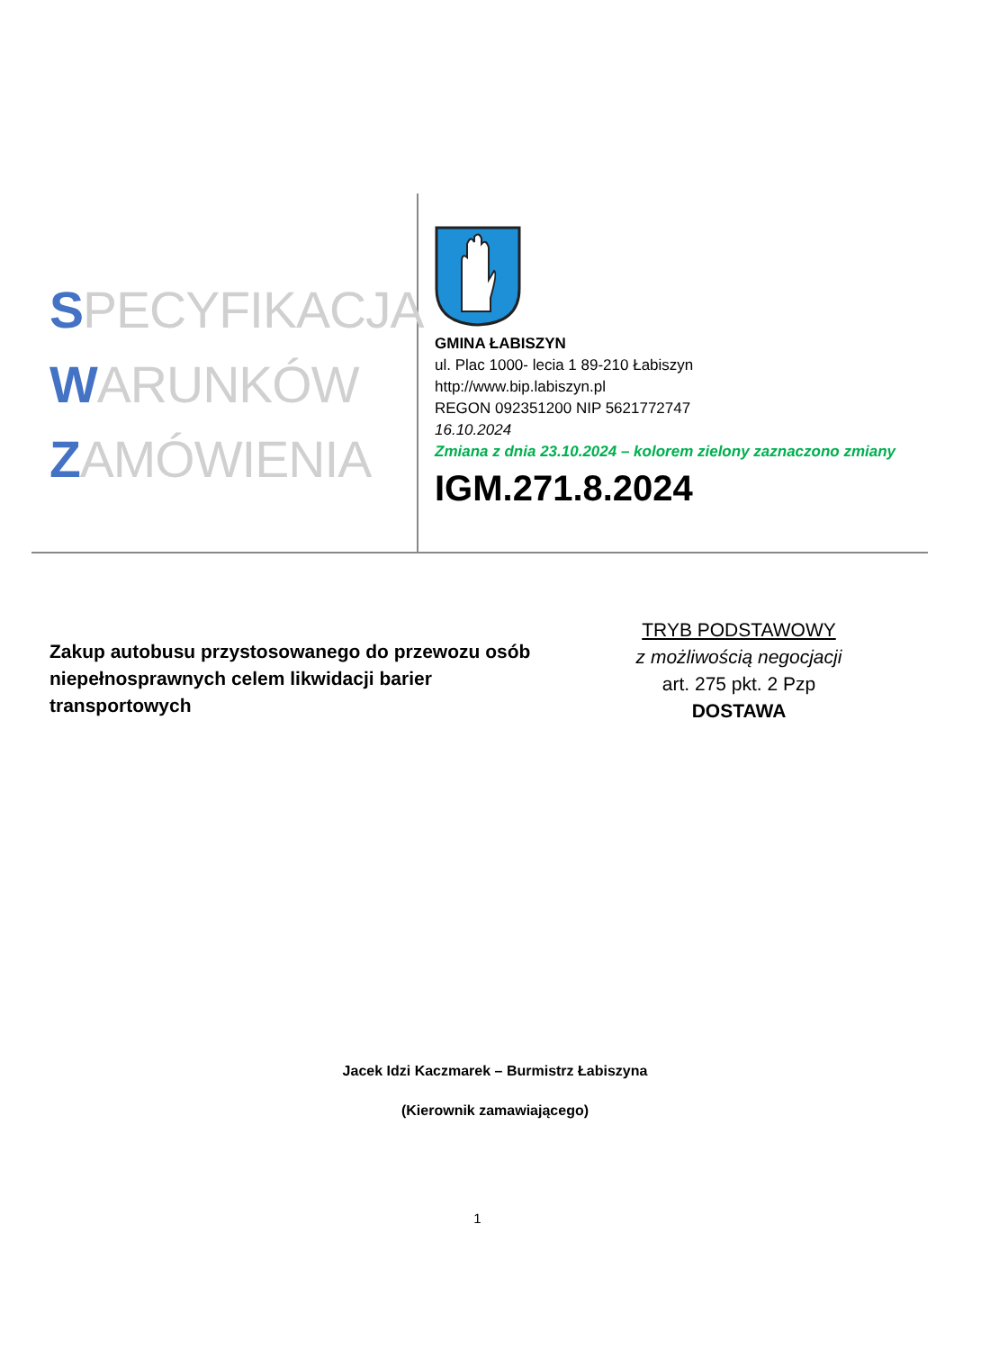SPECYFIKACJA
WARUNKÓW
ZAMÓWIENIA
GMINA ŁABISZYN
ul. Plac 1000- lecia 1 89-210 Łabiszyn
http://www.bip.labiszyn.pl
REGON 092351200 NIP 5621772747
16.10.2024
Zmiana z dnia 23.10.2024 – kolorem zielony zaznaczono zmiany
IGM.271.8.2024
Zakup autobusu przystosowanego do przewozu osób niepełnosprawnych celem likwidacji barier transportowych
TRYB PODSTAWOWY
z możliwością negocjacji
art. 275 pkt. 2 Pzp
DOSTAWA
Jacek Idzi Kaczmarek – Burmistrz Łabiszyna
(Kierownik zamawiającego)
1